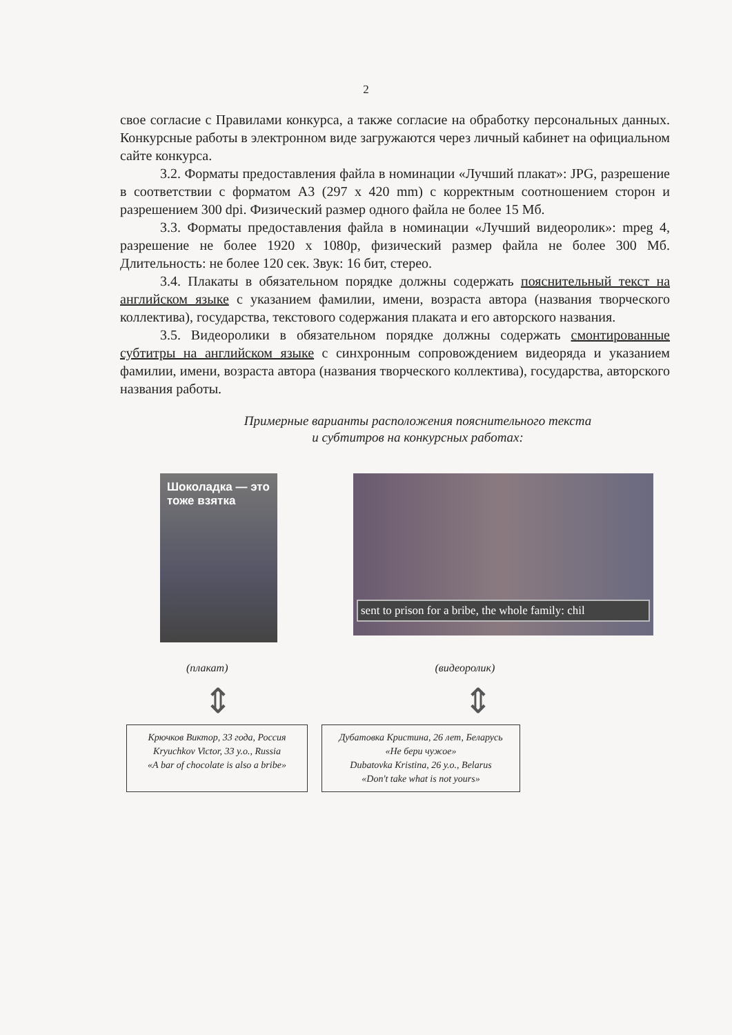2
свое согласие с Правилами конкурса, а также согласие на обработку персональных данных. Конкурсные работы в электронном виде загружаются через личный кабинет на официальном сайте конкурса.
3.2. Форматы предоставления файла в номинации «Лучший плакат»: JPG, разрешение в соответствии с форматом А3 (297 x 420 mm) с корректным соотношением сторон и разрешением 300 dpi. Физический размер одного файла не более 15 Мб.
3.3. Форматы предоставления файла в номинации «Лучший видеоролик»: mpeg 4, разрешение не более 1920 x 1080p, физический размер файла не более 300 Мб. Длительность: не более 120 сек. Звук: 16 бит, стерео.
3.4. Плакаты в обязательном порядке должны содержать пояснительный текст на английском языке с указанием фамилии, имени, возраста автора (названия творческого коллектива), государства, текстового содержания плаката и его авторского названия.
3.5. Видеоролики в обязательном порядке должны содержать смонтированные субтитры на английском языке с синхронным сопровождением видеоряда и указанием фамилии, имени, возраста автора (названия творческого коллектива), государства, авторского названия работы.
Примерные варианты расположения пояснительного текста
и субтитров на конкурсных работах:
Шоколадка — это тоже взятка
sent to prison for a bribe, the whole family: chil
(плакат) (видеоролик)
⇕ ⇕
Крючков Виктор, 33 года, Россия
Kryuchkov Victor, 33 y.o., Russia
«A bar of chocolate is also a bribe»
Дубатовка Кристина, 26 лет, Беларусь
«Не бери чужое»
Dubatovka Kristina, 26 y.o., Belarus
«Don't take what is not yours»